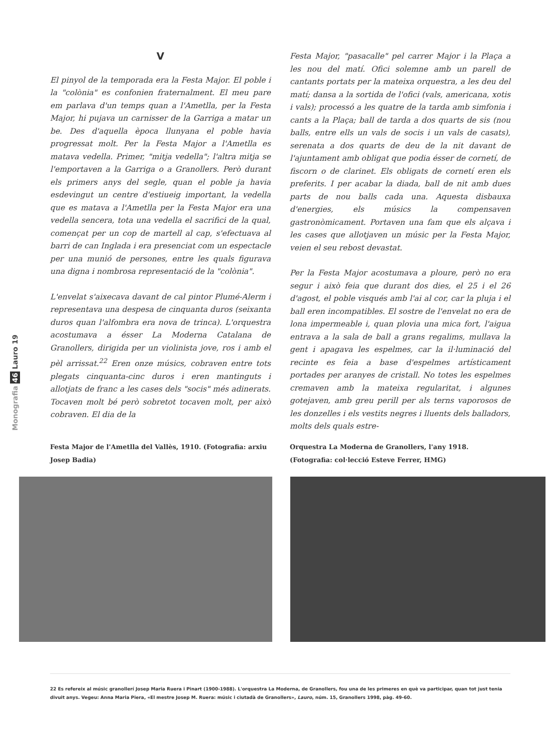Monografia 46 Lauro 19
V
El pinyol de la temporada era la Festa Major. El poble i la "colònia" es confonien fraternalment. El meu pare em parlava d'un temps quan a l'Ametlla, per la Festa Major, hi pujava un carnisser de la Garriga a matar un be. Des d'aquella època llunyana el poble havia progressat molt. Per la Festa Major a l'Ametlla es matava vedella. Primer, "mitja vedella"; l'altra mitja se l'emportaven a la Garriga o a Granollers. Però durant els primers anys del segle, quan el poble ja havia esdevingut un centre d'estiueig important, la vedella que es matava a l'Ametlla per la Festa Major era una vedella sencera, tota una vedella el sacrifici de la qual, començat per un cop de martell al cap, s'efectuava al barri de can Inglada i era presenciat com un espectacle per una munió de persones, entre les quals figurava una digna i nombrosa representació de la "colònia".
L'envelat s'aixecava davant de cal pintor Plumé-Alerm i representava una despesa de cinquanta duros (seixanta duros quan l'alfombra era nova de trinca). L'orquestra acostumava a ésser La Moderna Catalana de Granollers, dirigida per un violinista jove, ros i amb el pèl arrissat.<sup>22</sup> Eren onze músics, cobraven entre tots plegats cinquanta-cinc duros i eren mantinguts i allotjats de franc a les cases dels "socis" més adinerats. Tocaven molt bé però sobretot tocaven molt, per això cobraven. El dia de la
Festa Major, "pasacalle" pel carrer Major i la Plaça a les nou del matí. Ofici solemne amb un parell de cantants portats per la mateixa orquestra, a les deu del matí; dansa a la sortida de l'ofici (vals, americana, xotis i vals); processó a les quatre de la tarda amb simfonia i cants a la Plaça; ball de tarda a dos quarts de sis (nou balls, entre ells un vals de socis i un vals de casats), serenata a dos quarts de deu de la nit davant de l'ajuntament amb obligat que podia ésser de cornetí, de fiscorn o de clarinet. Els obligats de cornetí eren els preferits. I per acabar la diada, ball de nit amb dues parts de nou balls cada una. Aquesta disbauxa d'energies, els músics la compensaven gastronòmicament. Portaven una fam que els alçava i les cases que allotjaven un músic per la Festa Major, veien el seu rebost devastat.
Per la Festa Major acostumava a ploure, però no era segur i això feia que durant dos dies, el 25 i el 26 d'agost, el poble visqués amb l'ai al cor, car la pluja i el ball eren incompatibles. El sostre de l'envelat no era de lona impermeable i, quan plovia una mica fort, l'aigua entrava a la sala de ball a grans regalims, mullava la gent i apagava les espelmes, car la il·luminació del recinte es feia a base d'espelmes artísticament portades per aranyes de cristall. No totes les espelmes cremaven amb la mateixa regularitat, i algunes gotejaven, amb greu perill per als terns vaporosos de les donzelles i els vestits negres i lluents dels balladors, molts dels quals estre-
Festa Major de l'Ametlla del Vallès, 1910. (Fotografia: arxiu Josep Badia)
Orquestra La Moderna de Granollers, l'any 1918. (Fotografia: col·lecció Esteve Ferrer, HMG)
22 Es refereix al músic granollerí Josep Maria Ruera i Pinart (1900-1988). L'orquestra La Moderna, de Granollers, fou una de les primeres en què va participar, quan tot just tenia divuit anys. Vegeu: Anna Maria Piera, «El mestre Josep M. Ruera: músic i ciutadà de Granollers», Lauro, núm. 15, Granollers 1998, pàg. 49-60.